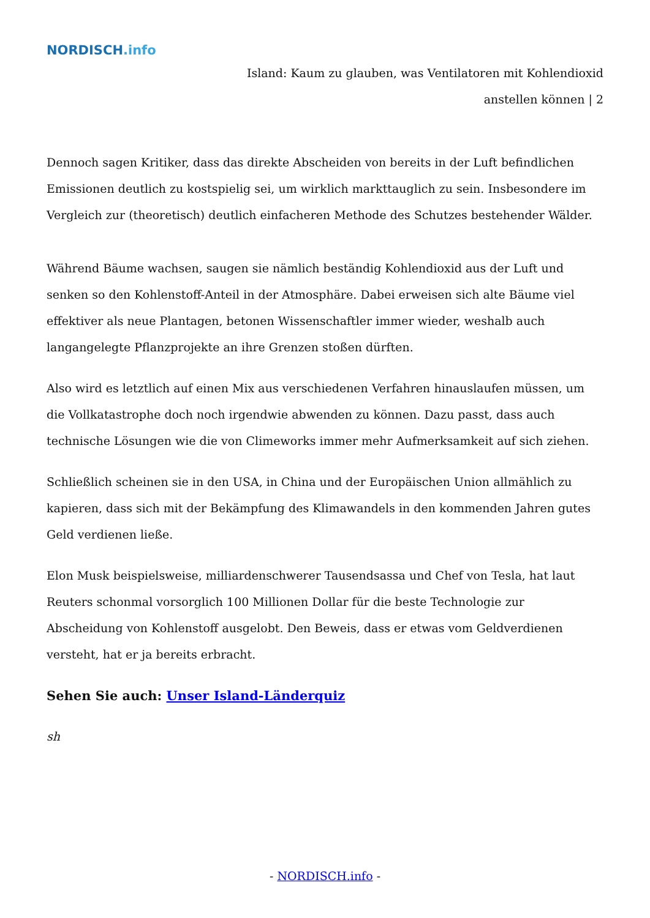NORDISCH.info
Island: Kaum zu glauben, was Ventilatoren mit Kohlendioxid
anstellen können | 2
Dennoch sagen Kritiker, dass das direkte Abscheiden von bereits in der Luft befindlichen Emissionen deutlich zu kostspielig sei, um wirklich markttauglich zu sein. Insbesondere im Vergleich zur (theoretisch) deutlich einfacheren Methode des Schutzes bestehender Wälder.
Während Bäume wachsen, saugen sie nämlich beständig Kohlendioxid aus der Luft und senken so den Kohlenstoff-Anteil in der Atmosphäre. Dabei erweisen sich alte Bäume viel effektiver als neue Plantagen, betonen Wissenschaftler immer wieder, weshalb auch langangelegte Pflanzprojekte an ihre Grenzen stoßen dürften.
Also wird es letztlich auf einen Mix aus verschiedenen Verfahren hinauslaufen müssen, um die Vollkatastrophe doch noch irgendwie abwenden zu können. Dazu passt, dass auch technische Lösungen wie die von Climeworks immer mehr Aufmerksamkeit auf sich ziehen.
Schließlich scheinen sie in den USA, in China und der Europäischen Union allmählich zu kapieren, dass sich mit der Bekämpfung des Klimawandels in den kommenden Jahren gutes Geld verdienen ließe.
Elon Musk beispielsweise, milliardenschwerer Tausendsassa und Chef von Tesla, hat laut Reuters schonmal vorsorglich 100 Millionen Dollar für die beste Technologie zur Abscheidung von Kohlenstoff ausgelobt. Den Beweis, dass er etwas vom Geldverdienen versteht, hat er ja bereits erbracht.
Sehen Sie auch: Unser Island-Länderquiz
sh
- NORDISCH.info -